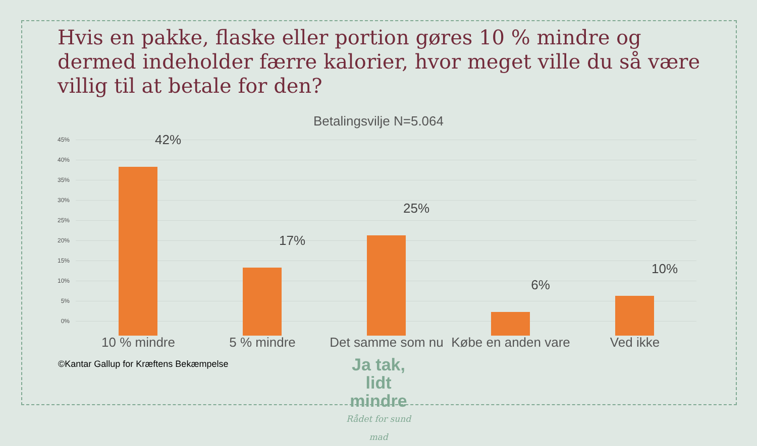Hvis en pakke, flaske eller portion gøres 10 % mindre og dermed indeholder færre kalorier, hvor meget ville du så være villig til at betale for den?
Betalingsvilje N=5.064
45%
40%
35%
30%
25%
20%
15%
10%
5%
0%
42%
17%
25%
6%
10%
10 % mindre 5 % mindre
Det samme som nu
Købe en anden vare
Ved ikke
©Kantar Gallup for Kræftens Bekæmpelse
Ja tak, lidt mindre
Rådet for sund mad